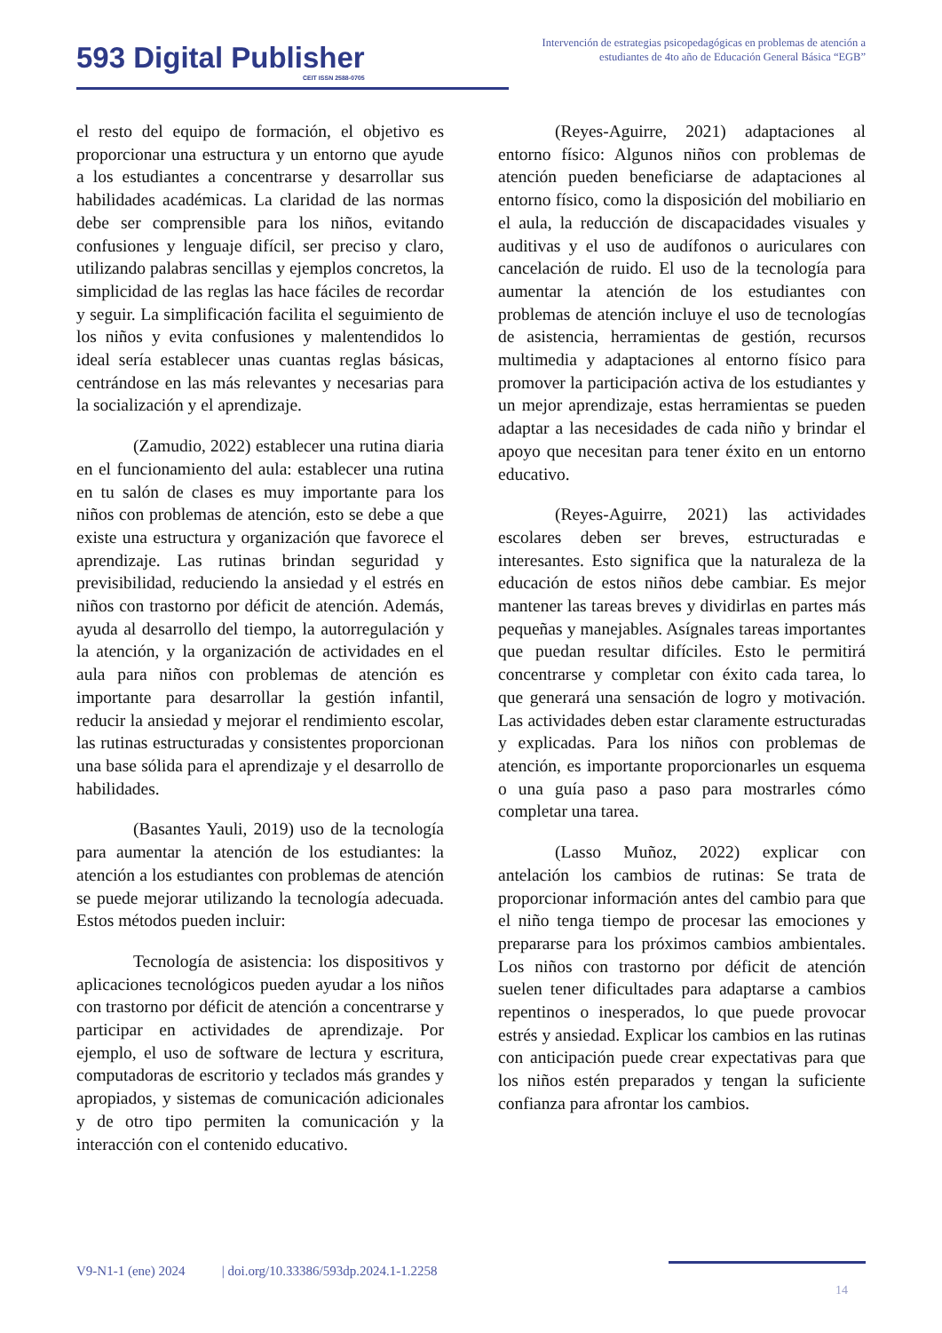593 Digital Publisher
CEIT ISSN 2588-0705
Intervención de estrategias psicopedagógicas en problemas de atención a estudiantes de 4to año de Educación General Básica “EGB”
el resto del equipo de formación, el objetivo es proporcionar una estructura y un entorno que ayude a los estudiantes a concentrarse y desarrollar sus habilidades académicas. La claridad de las normas debe ser comprensible para los niños, evitando confusiones y lenguaje difícil, ser preciso y claro, utilizando palabras sencillas y ejemplos concretos, la simplicidad de las reglas las hace fáciles de recordar y seguir. La simplificación facilita el seguimiento de los niños y evita confusiones y malentendidos lo ideal sería establecer unas cuantas reglas básicas, centrándose en las más relevantes y necesarias para la socialización y el aprendizaje.
(Zamudio, 2022) establecer una rutina diaria en el funcionamiento del aula: establecer una rutina en tu salón de clases es muy importante para los niños con problemas de atención, esto se debe a que existe una estructura y organización que favorece el aprendizaje. Las rutinas brindan seguridad y previsibilidad, reduciendo la ansiedad y el estrés en niños con trastorno por déficit de atención. Además, ayuda al desarrollo del tiempo, la autorregulación y la atención, y la organización de actividades en el aula para niños con problemas de atención es importante para desarrollar la gestión infantil, reducir la ansiedad y mejorar el rendimiento escolar, las rutinas estructuradas y consistentes proporcionan una base sólida para el aprendizaje y el desarrollo de habilidades.
(Basantes Yauli, 2019) uso de la tecnología para aumentar la atención de los estudiantes: la atención a los estudiantes con problemas de atención se puede mejorar utilizando la tecnología adecuada. Estos métodos pueden incluir:
Tecnología de asistencia: los dispositivos y aplicaciones tecnológicos pueden ayudar a los niños con trastorno por déficit de atención a concentrarse y participar en actividades de aprendizaje. Por ejemplo, el uso de software de lectura y escritura, computadoras de escritorio y teclados más grandes y apropiados, y sistemas de comunicación adicionales y de otro tipo permiten la comunicación y la interacción con el contenido educativo.
(Reyes-Aguirre, 2021) adaptaciones al entorno físico: Algunos niños con problemas de atención pueden beneficiarse de adaptaciones al entorno físico, como la disposición del mobiliario en el aula, la reducción de discapacidades visuales y auditivas y el uso de audífonos o auriculares con cancelación de ruido. El uso de la tecnología para aumentar la atención de los estudiantes con problemas de atención incluye el uso de tecnologías de asistencia, herramientas de gestión, recursos multimedia y adaptaciones al entorno físico para promover la participación activa de los estudiantes y un mejor aprendizaje, estas herramientas se pueden adaptar a las necesidades de cada niño y brindar el apoyo que necesitan para tener éxito en un entorno educativo.
(Reyes-Aguirre, 2021) las actividades escolares deben ser breves, estructuradas e interesantes. Esto significa que la naturaleza de la educación de estos niños debe cambiar. Es mejor mantener las tareas breves y dividirlas en partes más pequeñas y manejables. Asígnales tareas importantes que puedan resultar difíciles. Esto le permitirá concentrarse y completar con éxito cada tarea, lo que generará una sensación de logro y motivación. Las actividades deben estar claramente estructuradas y explicadas. Para los niños con problemas de atención, es importante proporcionarles un esquema o una guía paso a paso para mostrarles cómo completar una tarea.
(Lasso Muñoz, 2022) explicar con antelación los cambios de rutinas: Se trata de proporcionar información antes del cambio para que el niño tenga tiempo de procesar las emociones y prepararse para los próximos cambios ambientales. Los niños con trastorno por déficit de atención suelen tener dificultades para adaptarse a cambios repentinos o inesperados, lo que puede provocar estrés y ansiedad. Explicar los cambios en las rutinas con anticipación puede crear expectativas para que los niños estén preparados y tengan la suficiente confianza para afrontar los cambios.
V9-N1-1 (ene) 2024 | doi.org/10.33386/593dp.2024.1-1.2258
14